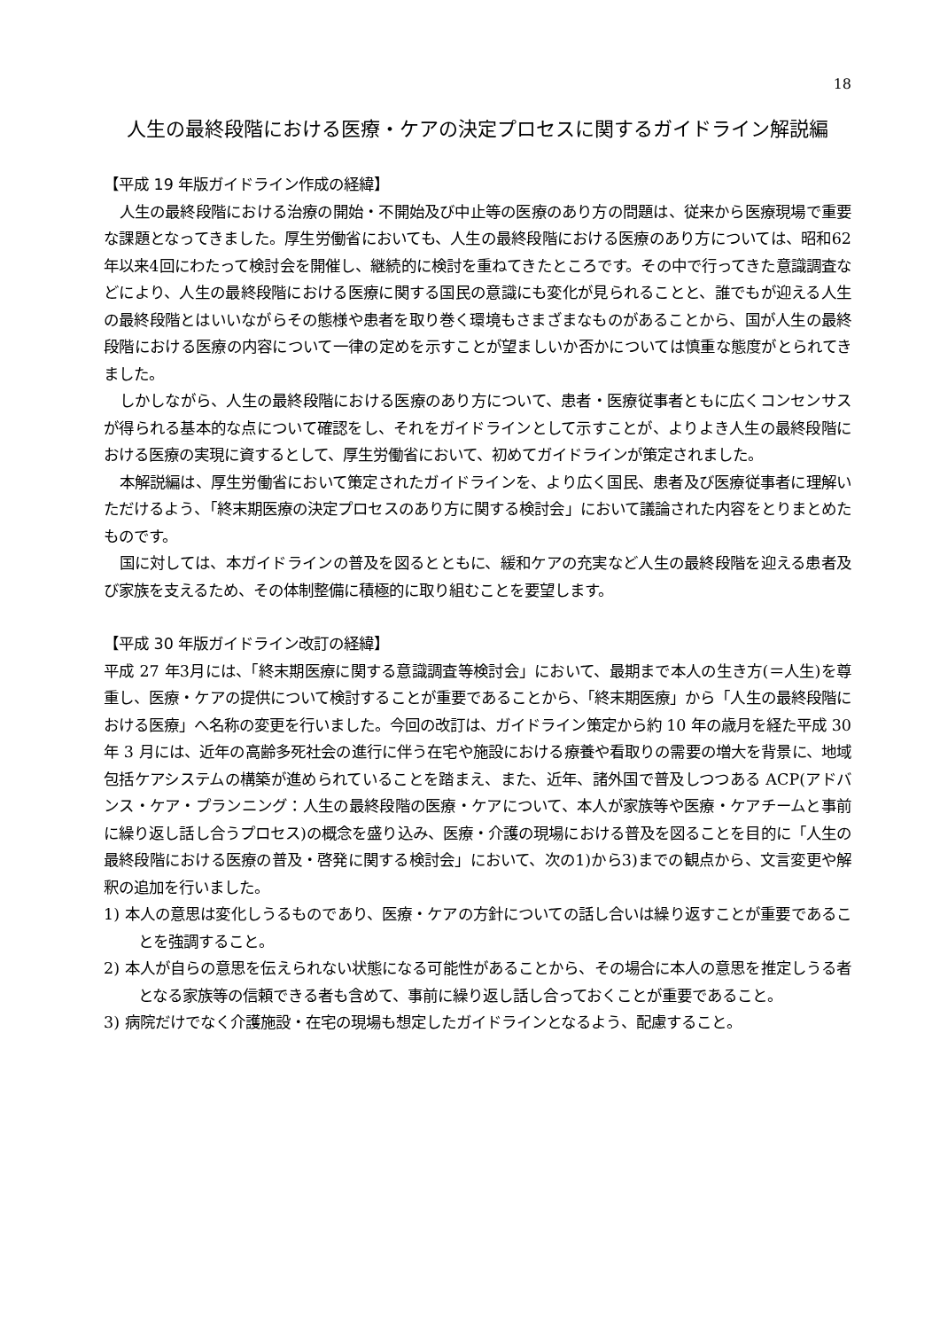18
人生の最終段階における医療・ケアの決定プロセスに関するガイドライン解説編
【平成 19 年版ガイドライン作成の経緯】
人生の最終段階における治療の開始・不開始及び中止等の医療のあり方の問題は、従来から医療現場で重要な課題となってきました。厚生労働省においても、人生の最終段階における医療のあり方については、昭和62年以来4回にわたって検討会を開催し、継続的に検討を重ねてきたところです。その中で行ってきた意識調査などにより、人生の最終段階における医療に関する国民の意識にも変化が見られることと、誰でもが迎える人生の最終段階とはいいながらその態様や患者を取り巻く環境もさまざまなものがあることから、国が人生の最終段階における医療の内容について一律の定めを示すことが望ましいか否かについては慎重な態度がとられてきました。
しかしながら、人生の最終段階における医療のあり方について、患者・医療従事者ともに広くコンセンサスが得られる基本的な点について確認をし、それをガイドラインとして示すことが、よりよき人生の最終段階における医療の実現に資するとして、厚生労働省において、初めてガイドラインが策定されました。
本解説編は、厚生労働省において策定されたガイドラインを、より広く国民、患者及び医療従事者に理解いただけるよう、「終末期医療の決定プロセスのあり方に関する検討会」において議論された内容をとりまとめたものです。
国に対しては、本ガイドラインの普及を図るとともに、緩和ケアの充実など人生の最終段階を迎える患者及び家族を支えるため、その体制整備に積極的に取り組むことを要望します。
【平成 30 年版ガイドライン改訂の経緯】
平成 27 年3月には、「終末期医療に関する意識調査等検討会」において、最期まで本人の生き方(＝人生)を尊重し、医療・ケアの提供について検討することが重要であることから、「終末期医療」から「人生の最終段階における医療」へ名称の変更を行いました。今回の改訂は、ガイドライン策定から約 10 年の歳月を経た平成 30 年 3 月には、近年の高齢多死社会の進行に伴う在宅や施設における療養や看取りの需要の増大を背景に、地域包括ケアシステムの構築が進められていることを踏まえ、また、近年、諸外国で普及しつつある ACP(アドバンス・ケア・プランニング：人生の最終段階の医療・ケアについて、本人が家族等や医療・ケアチームと事前に繰り返し話し合うプロセス)の概念を盛り込み、医療・介護の現場における普及を図ることを目的に「人生の最終段階における医療の普及・啓発に関する検討会」において、次の1)から3)までの観点から、文言変更や解釈の追加を行いました。
1) 本人の意思は変化しうるものであり、医療・ケアの方針についての話し合いは繰り返すことが重要であることを強調すること。
2) 本人が自らの意思を伝えられない状態になる可能性があることから、その場合に本人の意思を推定しうる者となる家族等の信頼できる者も含めて、事前に繰り返し話し合っておくことが重要であること。
3) 病院だけでなく介護施設・在宅の現場も想定したガイドラインとなるよう、配慮すること。